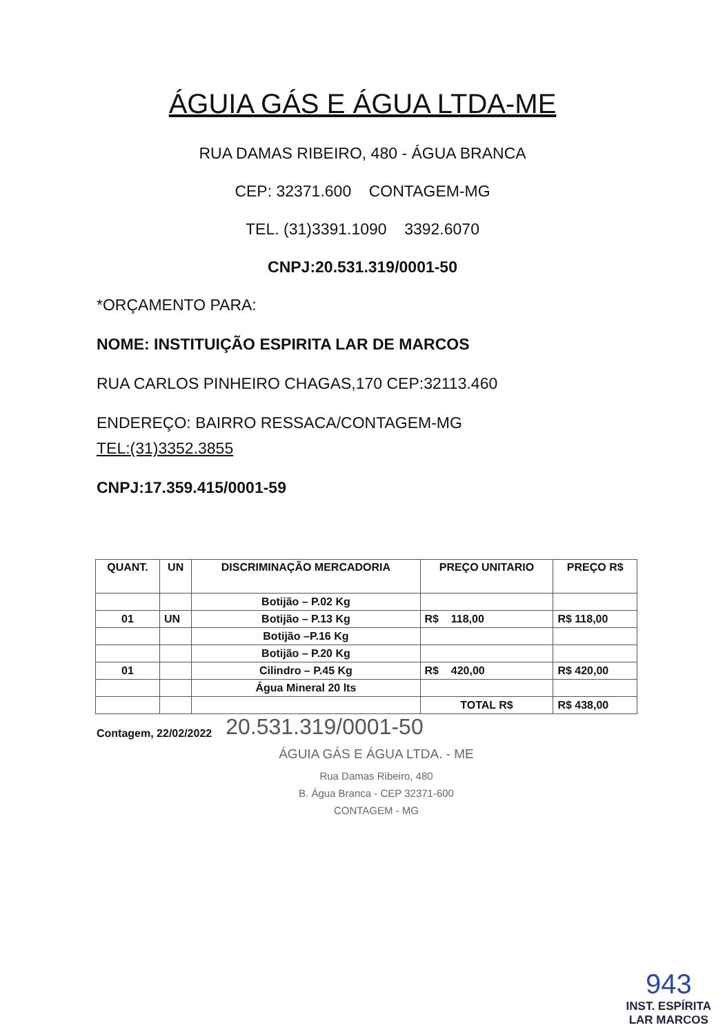ÁGUIA GÁS E ÁGUA LTDA-ME
RUA DAMAS RIBEIRO, 480 - ÁGUA BRANCA
CEP: 32371.600 CONTAGEM-MG
TEL. (31)3391.1090 3392.6070
CNPJ:20.531.319/0001-50
*ORÇAMENTO PARA:
NOME: INSTITUIÇÃO ESPIRITA LAR DE MARCOS
RUA CARLOS PINHEIRO CHAGAS,170 CEP:32113.460
ENDEREÇO: BAIRRO RESSACA/CONTAGEM-MG
TEL:(31)3352.3855
CNPJ:17.359.415/0001-59
| QUANT. | UN | DISCRIMINAÇÃO MERCADORIA | PREÇO UNITARIO | PREÇO R$ |
| --- | --- | --- | --- | --- |
| | | Botijão – P.02 Kg | | |
| 01 | UN | Botijão – P.13 Kg | R$ 118,00 | R$ 118,00 |
| | | Botijão –P.16 Kg | | |
| | | Botijão – P.20 Kg | | |
| 01 | | Cilindro – P.45 Kg | R$ 420,00 | R$ 420,00 |
| | | Água Mineral 20 lts | | |
| | | | TOTAL R$ | R$ 438,00 |
Contagem, 22/02/2022 20.531.319/0001-50
ÁGUIA GÁS E ÁGUA LTDA. - ME
Rua Damas Ribeiro, 480
B. Água Branca - CEP 32371-600
CONTAGEM - MG
943
INST. ESPÍRITA
LAR MARCOS